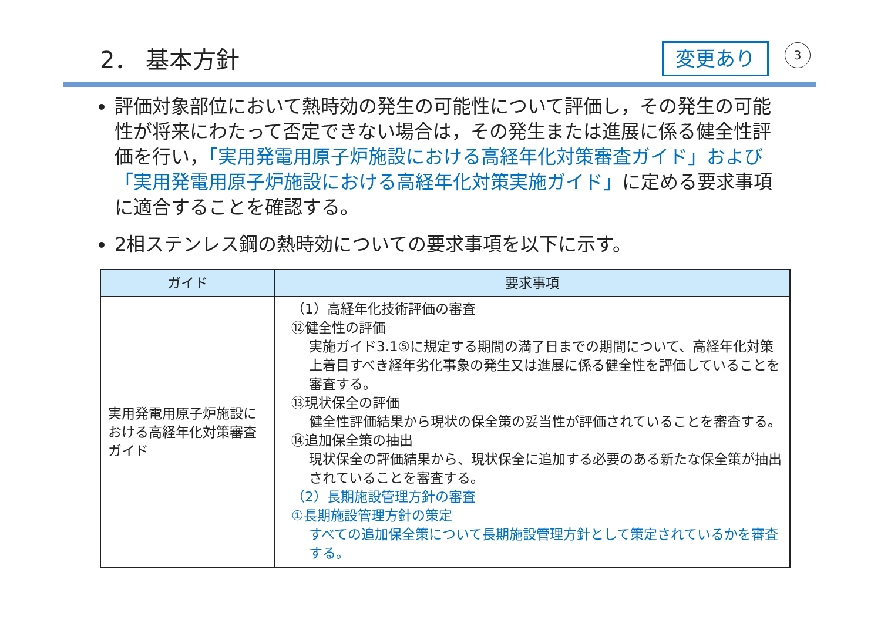2． 基本方針 変更あり 3
評価対象部位において熱時効の発生の可能性について評価し，その発生の可能性が将来にわたって否定できない場合は，その発生または進展に係る健全性評価を行い，「実用発電用原子炉施設における高経年化対策審査ガイド」および「実用発電用原子炉施設における高経年化対策実施ガイド」に定める要求事項に適合することを確認する。
2相ステンレス鋼の熱時効についての要求事項を以下に示す。
| ガイド | 要求事項 |
| --- | --- |
| 実用発電用原子炉施設における高経年化対策審査ガイド | （1）高経年化技術評価の審査 ⑫健全性の評価 実施ガイド3.1⑤に規定する期間の満了日までの期間について、高経年化対策上着目すべき経年劣化事象の発生又は進展に係る健全性を評価していることを審査する。 ⑬現状保全の評価 健全性評価結果から現状の保全策の妥当性が評価されていることを審査する。 ⑭追加保全策の抽出 現状保全の評価結果から、現状保全に追加する必要のある新たな保全策が抽出されていることを審査する。 （2）長期施設管理方針の審査 ①長期施設管理方針の策定 すべての追加保全策について長期施設管理方針として策定されているかを審査する。 |